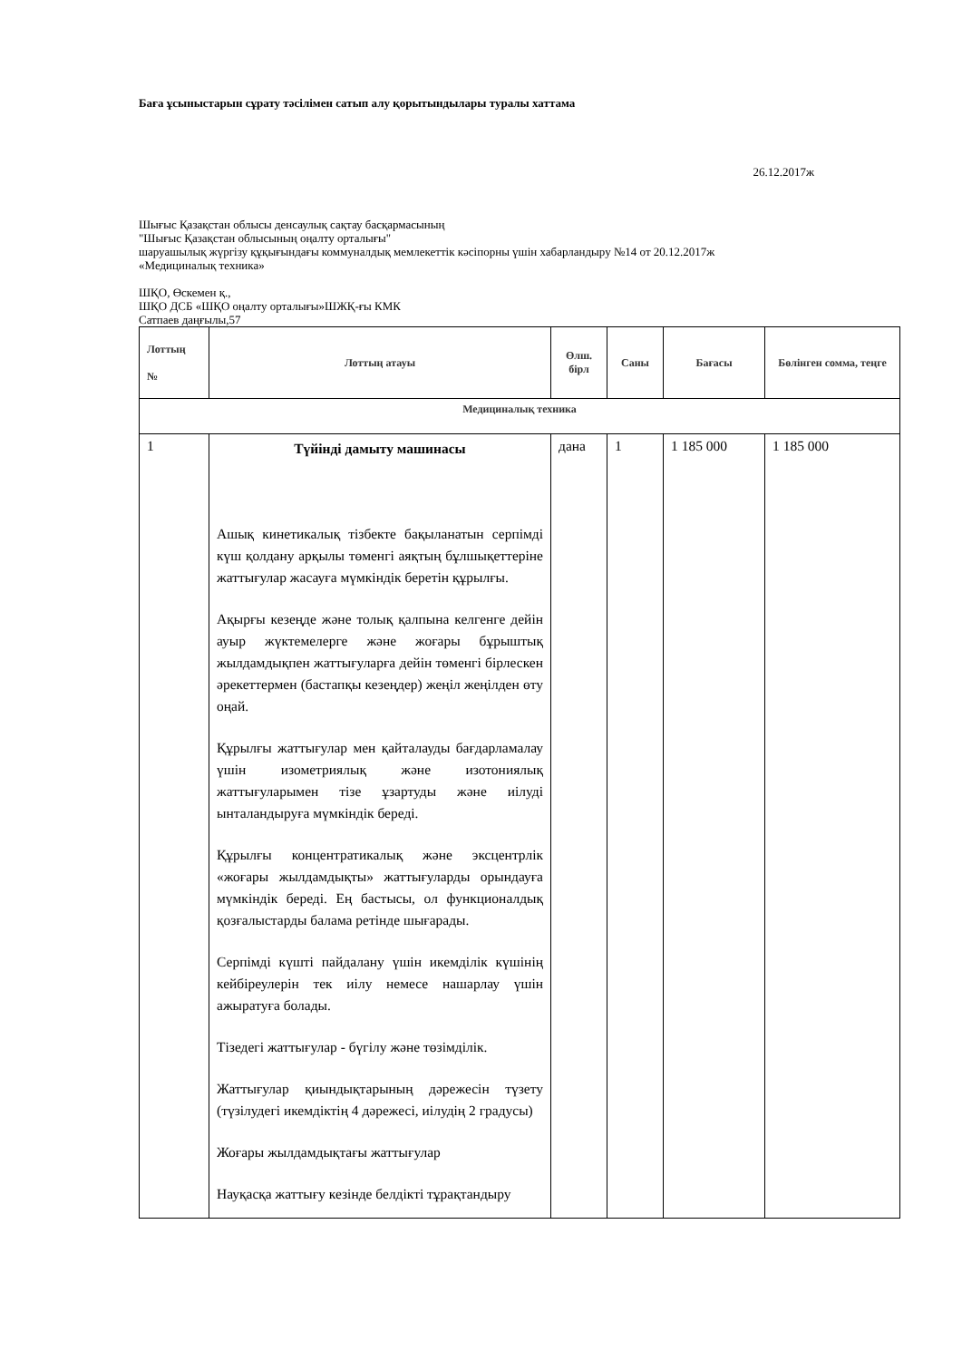Баға ұсыныстарын сұрату тәсілімен сатып алу қорытындылары туралы хаттама
26.12.2017ж
Шығыс Қазақстан облысы денсаулық сақтау басқармасының
"Шығыс Қазақстан облысының оңалту орталығы"
шаруашылық жүргізу құқығындағы коммуналдық мемлекеттік кәсіпорны үшін хабарландыру №14 от 20.12.2017ж
«Медициналық техника»
ШҚО, Өскемен қ.,
ШҚО ДСБ «ШҚО оңалту орталығы»ШЖҚ-ғы КМК
Сатпаев даңғылы,57
| Лоттың № | Лоттың атауы | Өлш. бірл | Саны | Бағасы | Бөлінген сомма, теңге |
| --- | --- | --- | --- | --- | --- |
| Медициналық техника | | | | | |
| 1 | Түйінді дамыту машинасы Ашық кинетикалық тізбекте бақыланатын серпімді күш қолдану арқылы төменгі аяқтың бұлшықеттеріне жаттығулар жасауға мүмкіндік беретін құрылғы. Ақырғы кезеңде және толық қалпына келгенге дейін ауыр жүктемелерге және жоғары бұрыштық жылдамдықпен жаттығуларға дейін төменгі бірлескен әрекеттермен (бастапқы кезеңдер) жеңіл жеңілден өту оңай. Құрылғы жаттығулар мен қайталауды бағдарламалау үшін изометриялық және изотониялық жаттығуларымен тізе ұзартуды және иілуді ынталандыруға мүмкіндік береді. Құрылғы концентратикалық және эксцентрлік «жоғары жылдамдықты» жаттығуларды орындауға мүмкіндік береді. Ең бастысы, ол функционалдық қозғалыстарды балама ретінде шығарады. Серпімді күшті пайдалану үшін икемділік күшінің кейбіреулерін тек иілу немесе нашарлау үшін ажыратуға болады. Тізедегі жаттығулар - бүгілу және төзімділік. Жаттығулар қиындықтарының дәрежесін түзету (түзілудегі икемдіктің 4 дәрежесі, иілудің 2 градусы) Жоғары жылдамдықтағы жаттығулар Науқасқа жаттығу кезінде белдікті тұрақтандыру | дана | 1 | 1 185 000 | 1 185 000 |